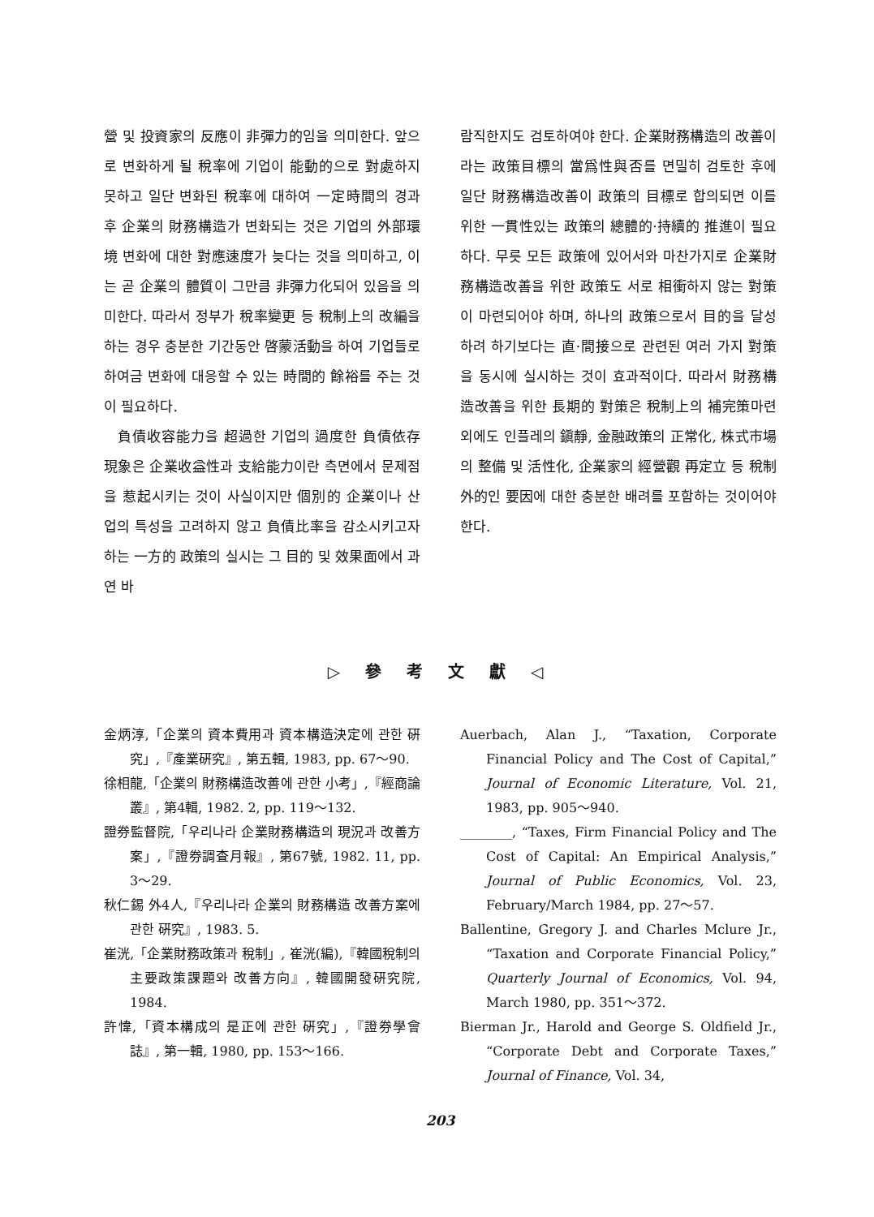營 및 投資家의 反應이 非彈力的임을 의미한다. 앞으로 변화하게 될 稅率에 기업이 能動的으로 對處하지 못하고 일단 변화된 稅率에 대하여 一定時間의 경과후 企業의 財務構造가 변화되는 것은 기업의 外部環境 변화에 대한 對應速度가 늦다는 것을 의미하고, 이는 곧 企業의 體質이 그만큼 非彈力化되어 있음을 의미한다. 따라서 정부가 稅率變更 등 稅制上의 改編을 하는 경우 충분한 기간동안 啓蒙活動을 하여 기업들로 하여금 변화에 대응할 수 있는 時間的 餘裕를 주는 것이 필요하다.
負債收容能力을 超過한 기업의 過度한 負債依存 現象은 企業收益性과 支給能力이란 측면에서 문제점을 惹起시키는 것이 사실이지만 個別的 企業이나 산업의 특성을 고려하지 않고 負債比率을 감소시키고자 하는 一方的 政策의 실시는 그 目的 및 效果面에서 과연 바
람직한지도 검토하여야 한다. 企業財務構造의 改善이라는 政策目標의 當爲性與否를 면밀히 검토한 후에 일단 財務構造改善이 政策의 目標로 합의되면 이를 위한 一貫性있는 政策의 總體的·持續的 推進이 필요하다. 무릇 모든 政策에 있어서와 마찬가지로 企業財務構造改善을 위한 政策도 서로 相衝하지 않는 對策이 마련되어야 하며, 하나의 政策으로서 目的을 달성하려 하기보다는 直·間接으로 관련된 여러 가지 對策을 동시에 실시하는 것이 효과적이다. 따라서 財務構造改善을 위한 長期的 對策은 稅制上의 補完策마련 외에도 인플레의 鎭靜, 金融政策의 正常化, 株式市場의 整備 및 活性化, 企業家의 經營觀 再定立 등 稅制外的인 要因에 대한 충분한 배려를 포함하는 것이어야 한다.
▷ 參 考 文 獻 ◁
金炳淳,「企業의 資本費用과 資本構造決定에 관한 硏究」,『產業硏究』, 第五輯, 1983, pp. 67～90.
徐相龍,「企業의 財務構造改善에 관한 小考」,『經商論叢』, 第4輯, 1982. 2, pp. 119～132.
證券監督院,「우리나라 企業財務構造의 現況과 改善方案」,『證券調査月報』, 第67號, 1982. 11, pp. 3～29.
秋仁錫 外4人,『우리나라 企業의 財務構造 改善方案에 관한 硏究』, 1983. 5.
崔洸,「企業財務政策과 稅制」, 崔洸(編),『韓國稅制의 主要政策課題와 改善方向』, 韓國開發硏究院, 1984.
許愇,「資本構成의 是正에 관한 硏究」,『證券學會誌』, 第一輯, 1980, pp. 153～166.
Auerbach, Alan J., “Taxation, Corporate Financial Policy and The Cost of Capital,” Journal of Economic Literature, Vol. 21, 1983, pp. 905～940.
________, “Taxes, Firm Financial Policy and The Cost of Capital: An Empirical Analysis,” Journal of Public Economics, Vol. 23, February/March 1984, pp. 27～57.
Ballentine, Gregory J. and Charles Mclure Jr., “Taxation and Corporate Financial Policy,” Quarterly Journal of Economics, Vol. 94, March 1980, pp. 351～372.
Bierman Jr., Harold and George S. Oldfield Jr., “Corporate Debt and Corporate Taxes,” Journal of Finance, Vol. 34,
203